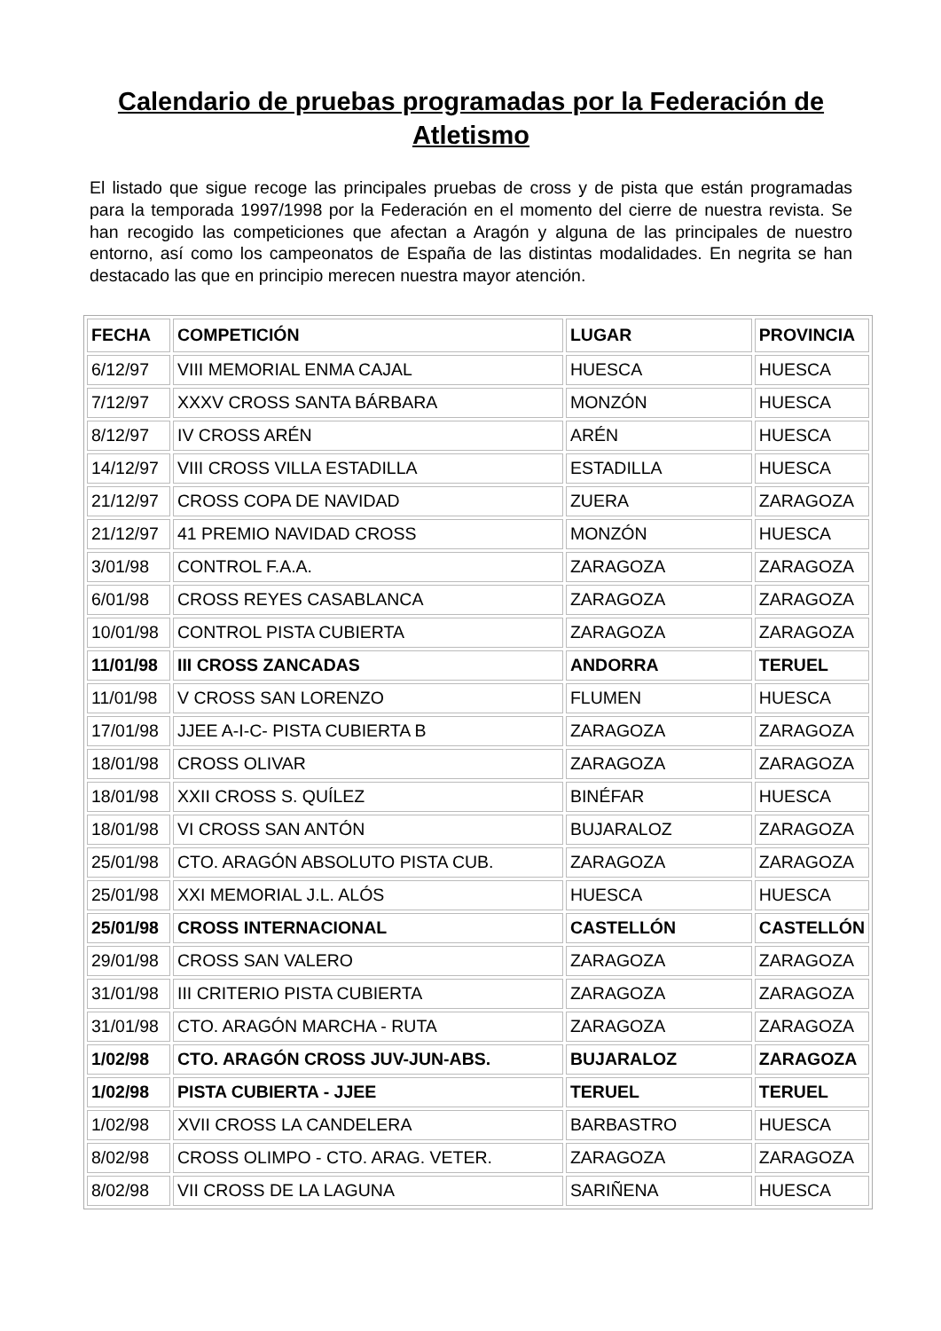Calendario de pruebas programadas por la Federación de Atletismo
El listado que sigue recoge las principales pruebas de cross y de pista que están programadas para la temporada 1997/1998 por la Federación en el momento del cierre de nuestra revista. Se han recogido las competiciones que afectan a Aragón y alguna de las principales de nuestro entorno, así como los campeonatos de España de las distintas modalidades. En negrita se han destacado las que en principio merecen nuestra mayor atención.
| FECHA | COMPETICIÓN | LUGAR | PROVINCIA |
| --- | --- | --- | --- |
| 6/12/97 | VIII MEMORIAL ENMA CAJAL | HUESCA | HUESCA |
| 7/12/97 | XXXV CROSS SANTA BÁRBARA | MONZÓN | HUESCA |
| 8/12/97 | IV CROSS ARÉN | ARÉN | HUESCA |
| 14/12/97 | VIII CROSS VILLA ESTADILLA | ESTADILLA | HUESCA |
| 21/12/97 | CROSS COPA DE NAVIDAD | ZUERA | ZARAGOZA |
| 21/12/97 | 41 PREMIO NAVIDAD CROSS | MONZÓN | HUESCA |
| 3/01/98 | CONTROL F.A.A. | ZARAGOZA | ZARAGOZA |
| 6/01/98 | CROSS REYES CASABLANCA | ZARAGOZA | ZARAGOZA |
| 10/01/98 | CONTROL PISTA CUBIERTA | ZARAGOZA | ZARAGOZA |
| 11/01/98 | III CROSS ZANCADAS | ANDORRA | TERUEL |
| 11/01/98 | V CROSS SAN LORENZO | FLUMEN | HUESCA |
| 17/01/98 | JJEE A-I-C- PISTA CUBIERTA B | ZARAGOZA | ZARAGOZA |
| 18/01/98 | CROSS OLIVAR | ZARAGOZA | ZARAGOZA |
| 18/01/98 | XXII CROSS S. QUÍLEZ | BINÉFAR | HUESCA |
| 18/01/98 | VI CROSS SAN ANTÓN | BUJARALOZ | ZARAGOZA |
| 25/01/98 | CTO. ARAGÓN ABSOLUTO PISTA CUB. | ZARAGOZA | ZARAGOZA |
| 25/01/98 | XXI MEMORIAL J.L. ALÓS | HUESCA | HUESCA |
| 25/01/98 | CROSS INTERNACIONAL | CASTELLÓN | CASTELLÓN |
| 29/01/98 | CROSS SAN VALERO | ZARAGOZA | ZARAGOZA |
| 31/01/98 | III CRITERIO PISTA CUBIERTA | ZARAGOZA | ZARAGOZA |
| 31/01/98 | CTO. ARAGÓN MARCHA - RUTA | ZARAGOZA | ZARAGOZA |
| 1/02/98 | CTO. ARAGÓN CROSS JUV-JUN-ABS. | BUJARALOZ | ZARAGOZA |
| 1/02/98 | PISTA CUBIERTA - JJEE | TERUEL | TERUEL |
| 1/02/98 | XVII CROSS LA CANDELERA | BARBASTRO | HUESCA |
| 8/02/98 | CROSS OLIMPO - CTO. ARAG. VETER. | ZARAGOZA | ZARAGOZA |
| 8/02/98 | VII CROSS DE LA LAGUNA | SARIÑENA | HUESCA |